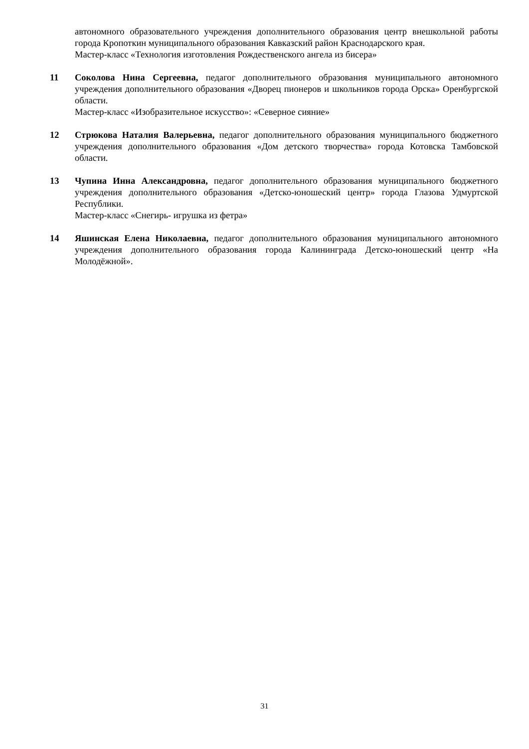автономного образовательного учреждения дополнительного образования центр внешкольной работы города Кропоткин муниципального образования Кавказский район Краснодарского края.
Мастер-класс «Технология изготовления Рождественского ангела из бисера»
11 Соколова Нина Сергеевна, педагог дополнительного образования муниципального автономного учреждения дополнительного образования «Дворец пионеров и школьников города Орска» Оренбургской области.
Мастер-класс «Изобразительное искусство»: «Северное сияние»
12 Стрюкова Наталия Валерьевна, педагог дополнительного образования муниципального бюджетного учреждения дополнительного образования «Дом детского творчества» города Котовска Тамбовской области.
13 Чупина Инна Александровна, педагог дополнительного образования муниципального бюджетного учреждения дополнительного образования «Детско-юношеский центр» города Глазова Удмуртской Республики.
Мастер-класс «Снегирь- игрушка из фетра»
14 Яшинская Елена Николаевна, педагог дополнительного образования муниципального автономного учреждения дополнительного образования города Калининграда Детско-юношеский центр «На Молодёжной».
31